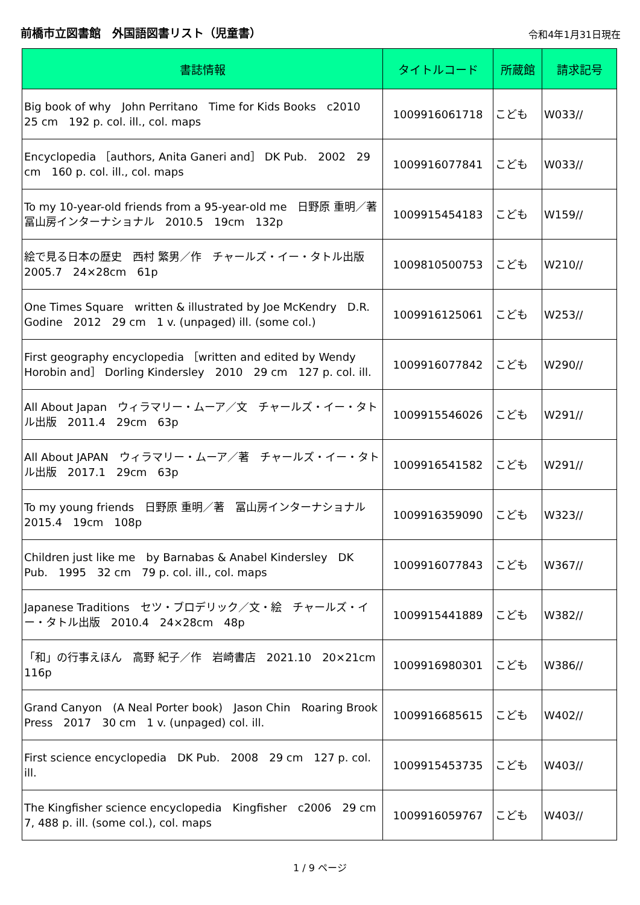前橋市立図書館　外国語図書リスト（児童書）
令和4年1月31日現在
| 書誌情報 | タイトルコード | 所蔵館 | 請求記号 |
| --- | --- | --- | --- |
| Big book of why John Perritano Time for Kids Books c2010 25 cm 192 p. col. ill., col. maps | 1009916061718 | こども | W033// |
| Encyclopedia ［authors, Anita Ganeri and］ DK Pub. 2002 29 cm 160 p. col. ill., col. maps | 1009916077841 | こども | W033// |
| To my 10-year-old friends from a 95-year-old me 日野原 重明／著 冨山房インターナショナル 2010.5 19cm 132p | 1009915454183 | こども | W159// |
| 絵で見る日本の歴史 西村 繁男／作 チャールズ・イー・タトル出版 2005.7 24×28cm 61p | 1009810500753 | こども | W210// |
| One Times Square written & illustrated by Joe McKendry D.R. Godine 2012 29 cm 1 v. (unpaged) ill. (some col.) | 1009916125061 | こども | W253// |
| First geography encyclopedia ［written and edited by Wendy Horobin and］ Dorling Kindersley 2010 29 cm 127 p. col. ill. | 1009916077842 | こども | W290// |
| All About Japan ウィラマリー・ムーア／文 チャールズ・イー・タトル出版 2011.4 29cm 63p | 1009915546026 | こども | W291// |
| All About JAPAN ウィラマリー・ムーア／著 チャールズ・イー・タトル出版 2017.1 29cm 63p | 1009916541582 | こども | W291// |
| To my young friends 日野原 重明／著 冨山房インターナショナル 2015.4 19cm 108p | 1009916359090 | こども | W323// |
| Children just like me by Barnabas & Anabel Kindersley DK Pub. 1995 32 cm 79 p. col. ill., col. maps | 1009916077843 | こども | W367// |
| Japanese Traditions セツ・ブロデリック／文・絵 チャールズ・イー・タトル出版 2010.4 24×28cm 48p | 1009915441889 | こども | W382// |
| 「和」の行事えほん 高野 紀子／作 岩崎書店 2021.10 20×21cm 116p | 1009916980301 | こども | W386// |
| Grand Canyon (A Neal Porter book) Jason Chin Roaring Brook Press 2017 30 cm 1 v. (unpaged) col. ill. | 1009916685615 | こども | W402// |
| First science encyclopedia DK Pub. 2008 29 cm 127 p. col. ill. | 1009915453735 | こども | W403// |
| The Kingfisher science encyclopedia Kingfisher c2006 29 cm 7, 488 p. ill. (some col.), col. maps | 1009916059767 | こども | W403// |
1 / 9 ページ